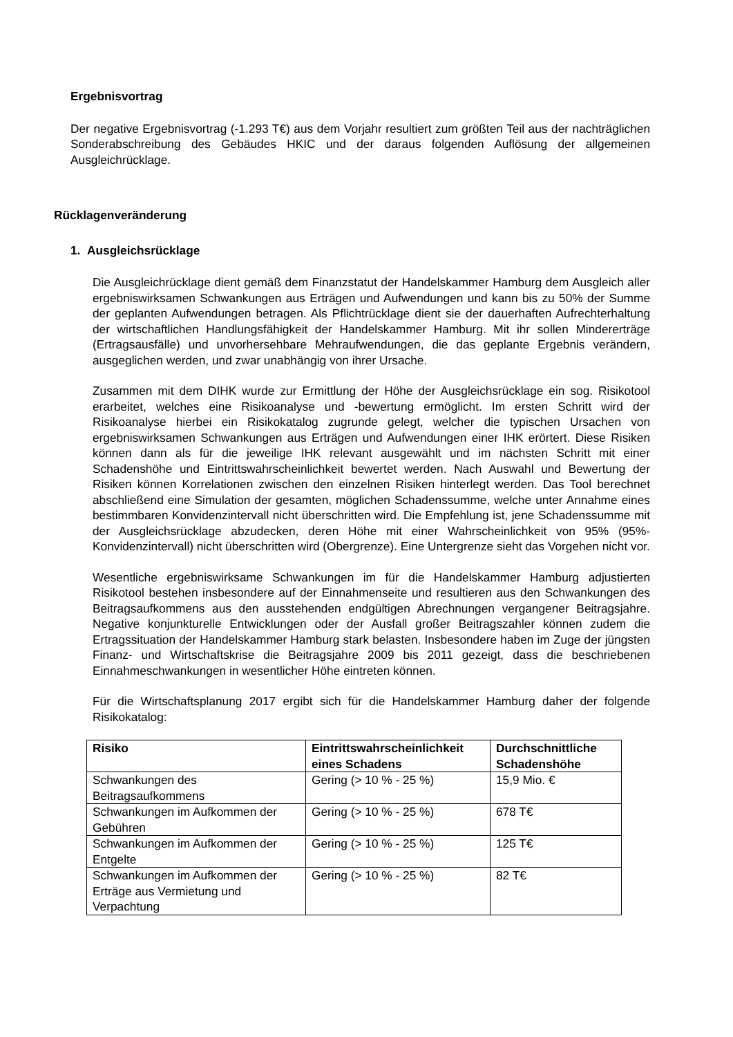Ergebnisvortrag
Der negative Ergebnisvortrag (-1.293 T€) aus dem Vorjahr resultiert zum größten Teil aus der nachträglichen Sonderabschreibung des Gebäudes HKIC und der daraus folgenden Auflösung der allgemeinen Ausgleichrücklage.
Rücklagenveränderung
1. Ausgleichsrücklage
Die Ausgleichrücklage dient gemäß dem Finanzstatut der Handelskammer Hamburg dem Ausgleich aller ergebniswirksamen Schwankungen aus Erträgen und Aufwendungen und kann bis zu 50% der Summe der geplanten Aufwendungen betragen. Als Pflichtrücklage dient sie der dauerhaften Aufrechterhaltung der wirtschaftlichen Handlungsfähigkeit der Handelskammer Hamburg. Mit ihr sollen Mindererträge (Ertragsausfälle) und unvorhersehbare Mehraufwendungen, die das geplante Ergebnis verändern, ausgeglichen werden, und zwar unabhängig von ihrer Ursache.
Zusammen mit dem DIHK wurde zur Ermittlung der Höhe der Ausgleichsrücklage ein sog. Risikotool erarbeitet, welches eine Risikoanalyse und -bewertung ermöglicht. Im ersten Schritt wird der Risikoanalyse hierbei ein Risikokatalog zugrunde gelegt, welcher die typischen Ursachen von ergebniswirksamen Schwankungen aus Erträgen und Aufwendungen einer IHK erörtert. Diese Risiken können dann als für die jeweilige IHK relevant ausgewählt und im nächsten Schritt mit einer Schadenshöhe und Eintrittswahrscheinlichkeit bewertet werden. Nach Auswahl und Bewertung der Risiken können Korrelationen zwischen den einzelnen Risiken hinterlegt werden. Das Tool berechnet abschließend eine Simulation der gesamten, möglichen Schadenssumme, welche unter Annahme eines bestimmbaren Konvidenzintervall nicht überschritten wird. Die Empfehlung ist, jene Schadenssumme mit der Ausgleichsrücklage abzudecken, deren Höhe mit einer Wahrscheinlichkeit von 95% (95%-Konvidenzintervall) nicht überschritten wird (Obergrenze). Eine Untergrenze sieht das Vorgehen nicht vor.
Wesentliche ergebniswirksame Schwankungen im für die Handelskammer Hamburg adjustierten Risikotool bestehen insbesondere auf der Einnahmenseite und resultieren aus den Schwankungen des Beitragsaufkommens aus den ausstehenden endgültigen Abrechnungen vergangener Beitragsjahre. Negative konjunkturelle Entwicklungen oder der Ausfall großer Beitragszahler können zudem die Ertragssituation der Handelskammer Hamburg stark belasten. Insbesondere haben im Zuge der jüngsten Finanz- und Wirtschaftskrise die Beitragsjahre 2009 bis 2011 gezeigt, dass die beschriebenen Einnahmeschwankungen in wesentlicher Höhe eintreten können.
Für die Wirtschaftsplanung 2017 ergibt sich für die Handelskammer Hamburg daher der folgende Risikokatalog:
| Risiko | Eintrittswahrscheinlichkeit eines Schadens | Durchschnittliche Schadenshöhe |
| --- | --- | --- |
| Schwankungen des Beitragsaufkommens | Gering (> 10 % - 25 %) | 15,9 Mio. € |
| Schwankungen im Aufkommen der Gebühren | Gering (> 10 % - 25 %) | 678 T€ |
| Schwankungen im Aufkommen der Entgelte | Gering (> 10 % - 25 %) | 125 T€ |
| Schwankungen im Aufkommen der Erträge aus Vermietung und Verpachtung | Gering (> 10 % - 25 %) | 82 T€ |